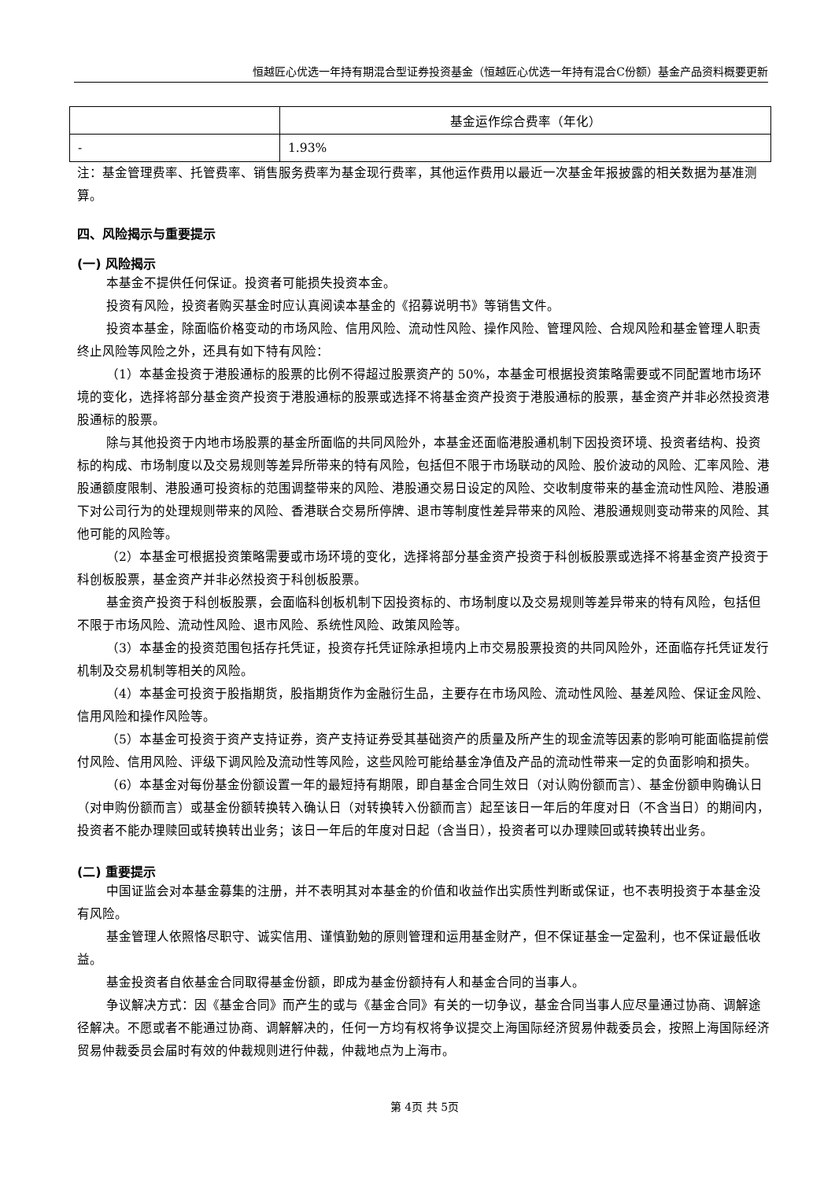恒越匠心优选一年持有期混合型证券投资基金（恒越匠心优选一年持有混合C份额）基金产品资料概要更新
| | 基金运作综合费率（年化） |
| - | 1.93% |
注：基金管理费率、托管费率、销售服务费率为基金现行费率，其他运作费用以最近一次基金年报披露的相关数据为基准测算。
四、风险揭示与重要提示
(一) 风险揭示
本基金不提供任何保证。投资者可能损失投资本金。
投资有风险，投资者购买基金时应认真阅读本基金的《招募说明书》等销售文件。
投资本基金，除面临价格变动的市场风险、信用风险、流动性风险、操作风险、管理风险、合规风险和基金管理人职责终止风险等风险之外，还具有如下特有风险：
（1）本基金投资于港股通标的股票的比例不得超过股票资产的 50%，本基金可根据投资策略需要或不同配置地市场环境的变化，选择将部分基金资产投资于港股通标的股票或选择不将基金资产投资于港股通标的股票，基金资产并非必然投资港股通标的股票。
除与其他投资于内地市场股票的基金所面临的共同风险外，本基金还面临港股通机制下因投资环境、投资者结构、投资标的构成、市场制度以及交易规则等差异所带来的特有风险，包括但不限于市场联动的风险、股价波动的风险、汇率风险、港股通额度限制、港股通可投资标的范围调整带来的风险、港股通交易日设定的风险、交收制度带来的基金流动性风险、港股通下对公司行为的处理规则带来的风险、香港联合交易所停牌、退市等制度性差异带来的风险、港股通规则变动带来的风险、其他可能的风险等。
（2）本基金可根据投资策略需要或市场环境的变化，选择将部分基金资产投资于科创板股票或选择不将基金资产投资于科创板股票，基金资产并非必然投资于科创板股票。
基金资产投资于科创板股票，会面临科创板机制下因投资标的、市场制度以及交易规则等差异带来的特有风险，包括但不限于市场风险、流动性风险、退市风险、系统性风险、政策风险等。
（3）本基金的投资范围包括存托凭证，投资存托凭证除承担境内上市交易股票投资的共同风险外，还面临存托凭证发行机制及交易机制等相关的风险。
（4）本基金可投资于股指期货，股指期货作为金融衍生品，主要存在市场风险、流动性风险、基差风险、保证金风险、信用风险和操作风险等。
（5）本基金可投资于资产支持证券，资产支持证券受其基础资产的质量及所产生的现金流等因素的影响可能面临提前偿付风险、信用风险、评级下调风险及流动性等风险，这些风险可能给基金净值及产品的流动性带来一定的负面影响和损失。
（6）本基金对每份基金份额设置一年的最短持有期限，即自基金合同生效日（对认购份额而言）、基金份额申购确认日（对申购份额而言）或基金份额转换转入确认日（对转换转入份额而言）起至该日一年后的年度对日（不含当日）的期间内，投资者不能办理赎回或转换转出业务；该日一年后的年度对日起（含当日），投资者可以办理赎回或转换转出业务。
(二) 重要提示
中国证监会对本基金募集的注册，并不表明其对本基金的价值和收益作出实质性判断或保证，也不表明投资于本基金没有风险。
基金管理人依照恪尽职守、诚实信用、谨慎勤勉的原则管理和运用基金财产，但不保证基金一定盈利，也不保证最低收益。
基金投资者自依基金合同取得基金份额，即成为基金份额持有人和基金合同的当事人。
争议解决方式：因《基金合同》而产生的或与《基金合同》有关的一切争议，基金合同当事人应尽量通过协商、调解途径解决。不愿或者不能通过协商、调解解决的，任何一方均有权将争议提交上海国际经济贸易仲裁委员会，按照上海国际经济贸易仲裁委员会届时有效的仲裁规则进行仲裁，仲裁地点为上海市。
第 4页 共 5页